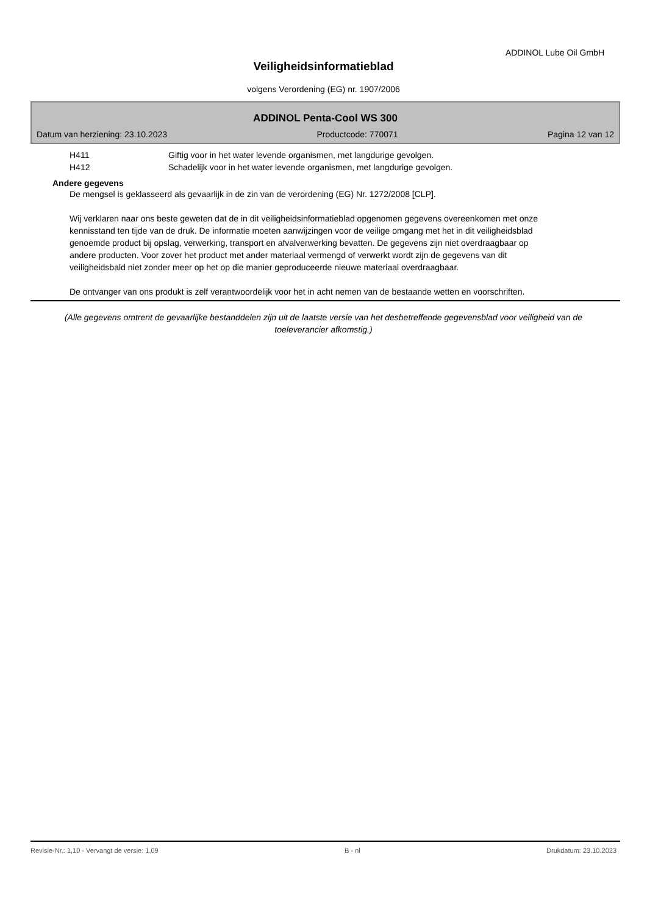ADDINOL Lube Oil GmbH
Veiligheidsinformatieblad
volgens Verordening (EG) nr. 1907/2006
ADDINOL Penta-Cool WS 300
Datum van herziening: 23.10.2023 Productcode: 770071 Pagina 12 van 12
H411 Giftig voor in het water levende organismen, met langdurige gevolgen.
H412 Schadelijk voor in het water levende organismen, met langdurige gevolgen.
Andere gegevens
De mengsel is geklasseerd als gevaarlijk in de zin van de verordening (EG) Nr. 1272/2008 [CLP].
Wij verklaren naar ons beste geweten dat de in dit veiligheidsinformatieblad opgenomen gegevens overeenkomen met onze kennisstand ten tijde van de druk. De informatie moeten aanwijzingen voor de veilige omgang met het in dit veiligheidsblad genoemde product bij opslag, verwerking, transport en afvalverwerking bevatten. De gegevens zijn niet overdraagbaar op andere producten. Voor zover het product met ander materiaal vermengd of verwerkt wordt zijn de gegevens van dit veiligheidsbald niet zonder meer op het op die manier geproduceerde nieuwe materiaal overdraagbaar.
De ontvanger van ons produkt is zelf verantwoordelijk voor het in acht nemen van de bestaande wetten en voorschriften.
(Alle gegevens omtrent de gevaarlijke bestanddelen zijn uit de laatste versie van het desbetreffende gegevensblad voor veiligheid van de toeleverancier afkomstig.)
Revisie-Nr.: 1,10 - Vervangt de versie: 1,09 B - nl Drukdatum: 23.10.2023